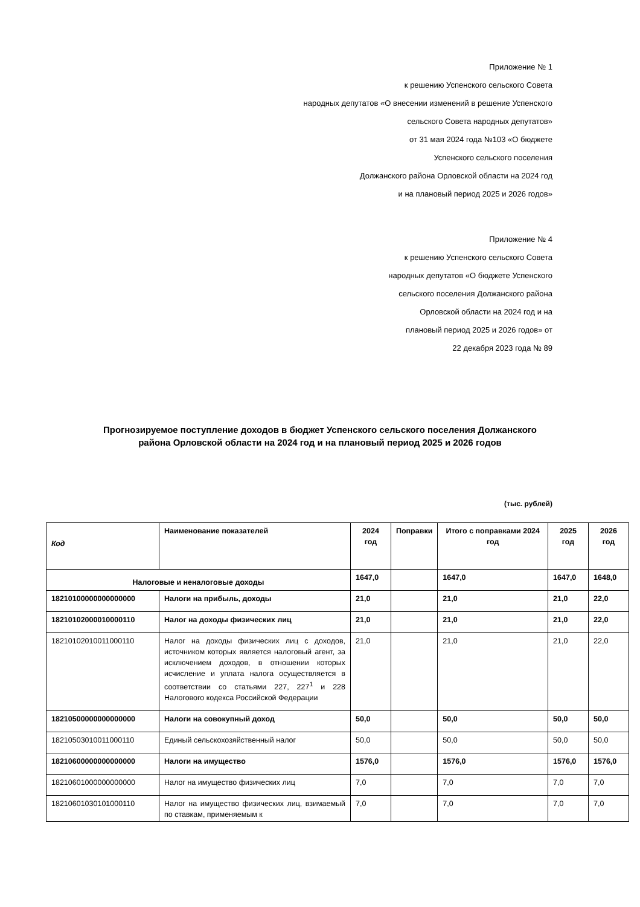Приложение № 1
к решению Успенского сельского Совета
народных депутатов «О внесении изменений в решение Успенского
сельского Совета народных депутатов»
от 31 мая 2024 года №103 «О бюджете
Успенского сельского поселения
Должанского района Орловской области на 2024 год
и на плановый период 2025 и 2026 годов»
Приложение № 4
к решению Успенского сельского Совета
народных депутатов «О бюджете Успенского
сельского поселения Должанского района
Орловской области на 2024 год и на
плановый период 2025 и 2026 годов» от
22 декабря 2023 года № 89
Прогнозируемое поступление доходов в бюджет Успенского сельского поселения Должанского района Орловской области на 2024 год и на плановый период 2025 и 2026 годов
(тыс. рублей)
| Код | Наименование показателей | 2024 год | Поправки | Итого с поправками 2024 год | 2025 год | 2026 год |
| --- | --- | --- | --- | --- | --- | --- |
| Налоговые и неналоговые доходы | | 1647,0 | | 1647,0 | 1647,0 | 1648,0 |
| 18210100000000000000 | Налоги на прибыль, доходы | 21,0 | | 21,0 | 21,0 | 22,0 |
| 18210102000010000110 | Налог на доходы физических лиц | 21,0 | | 21,0 | 21,0 | 22,0 |
| 18210102010011000110 | Налог на доходы физических лиц с доходов, источником которых является налоговый агент, за исключением доходов, в отношении которых исчисление и уплата налога осуществляется в соответствии со статьями 227, 227<sup>1</sup> и 228 Налогового кодекса Российской Федерации | 21,0 | | 21,0 | 21,0 | 22,0 |
| 18210500000000000000 | Налоги на совокупный доход | 50,0 | | 50,0 | 50,0 | 50,0 |
| 18210503010011000110 | Единый сельскохозяйственный налог | 50,0 | | 50,0 | 50,0 | 50,0 |
| 18210600000000000000 | Налоги на имущество | 1576,0 | | 1576,0 | 1576,0 | 1576,0 |
| 18210601000000000000 | Налог на имущество физических лиц | 7,0 | | 7,0 | 7,0 | 7,0 |
| 18210601030101000110 | Налог на имущество физических лиц, взимаемый по ставкам, применяемым к | 7,0 | | 7,0 | 7,0 | 7,0 |